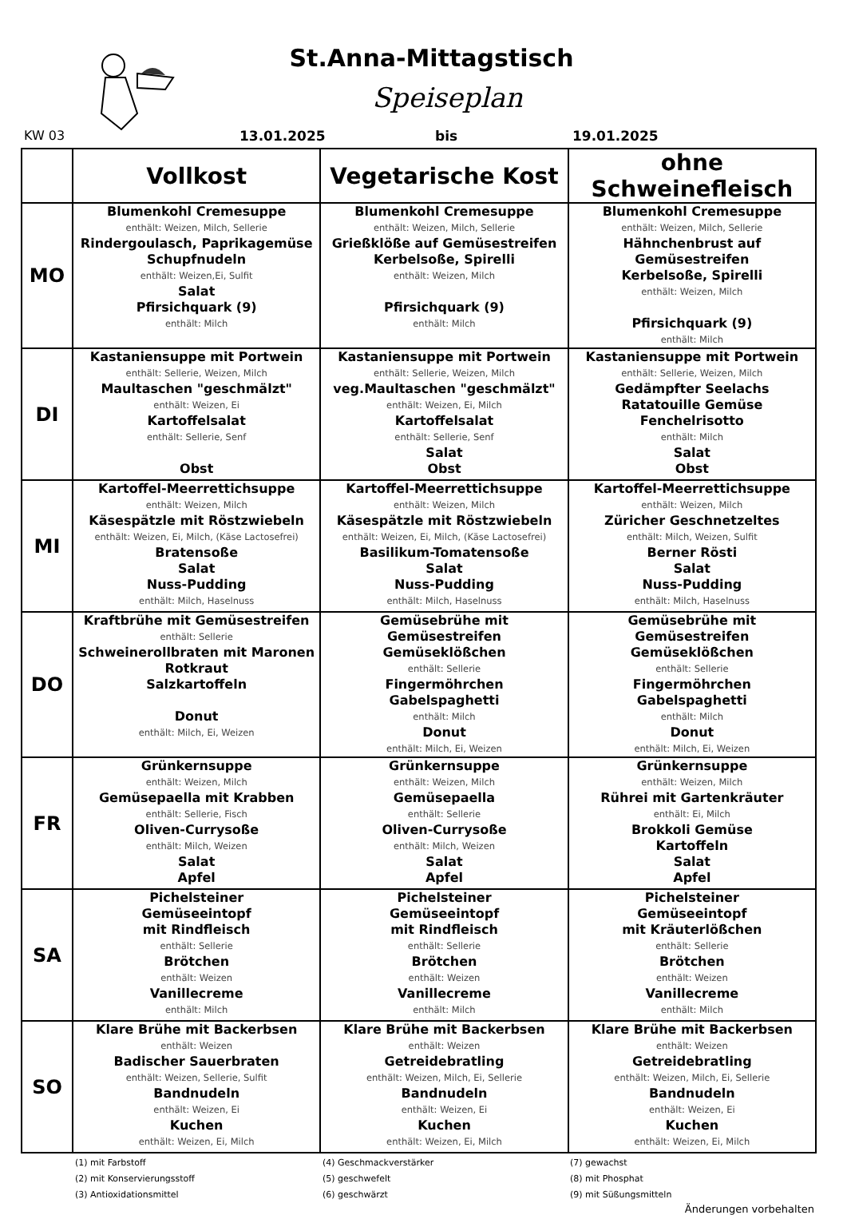St.Anna-Mittagstisch
Speiseplan
KW 03 13.01.2025 bis 19.01.2025
| | Vollkost | Vegetarische Kost | ohne Schweinefleisch |
| --- | --- | --- | --- |
| MO | Blumenkohl Cremesuppe enthält: Weizen, Milch, Sellerie Rindergoulasch, Paprikagemüse Schupfnudeln enthält: Weizen,Ei, Sulfit Salat Pfirsichquark (9) enthält: Milch | Blumenkohl Cremesuppe enthält: Weizen, Milch, Sellerie Grießklöße auf Gemüsestreifen Kerbelsoße, Spirelli enthält: Weizen, Milch Pfirsichquark (9) enthält: Milch | Blumenkohl Cremesuppe enthält: Weizen, Milch, Sellerie Hähnchenbrust auf Gemüsestreifen Kerbelsoße, Spirelli enthält: Weizen, Milch Pfirsichquark (9) enthält: Milch |
| DI | Kastaniensuppe mit Portwein enthält: Sellerie, Weizen, Milch Maultaschen "geschmälzt" enthält: Weizen, Ei Kartoffelsalat enthält: Sellerie, Senf Obst | Kastaniensuppe mit Portwein enthält: Sellerie, Weizen, Milch veg.Maultaschen "geschmälzt" enthält: Weizen, Ei, Milch Kartoffelsalat enthält: Sellerie, Senf Salat Obst | Kastaniensuppe mit Portwein enthält: Sellerie, Weizen, Milch Gedämpfter Seelachs Ratatouille Gemüse Fenchelrisotto enthält: Milch Salat Obst |
| MI | Kartoffel-Meerrettichsuppe enthält: Weizen, Milch Käsespätzle mit Röstzwiebeln enthält: Weizen, Ei, Milch, (Käse Lactosefrei) Bratensoße Salat Nuss-Pudding enthält: Milch, Haselnuss | Kartoffel-Meerrettichsuppe enthält: Weizen, Milch Käsespätzle mit Röstzwiebeln enthält: Weizen, Ei, Milch, (Käse Lactosefrei) Basilikum-Tomatensoße Salat Nuss-Pudding enthält: Milch, Haselnuss | Kartoffel-Meerrettichsuppe enthält: Weizen, Milch Züricher Geschnetzeltes enthält: Milch, Weizen, Sulfit Berner Rösti Salat Nuss-Pudding enthält: Milch, Haselnuss |
| DO | Kraftbrühe mit Gemüsestreifen enthält: Sellerie Schweinerollbraten mit Maronen Rotkraut Salzkartoffeln Donut enthält: Milch, Ei, Weizen | Gemüsebrühe mit Gemüsestreifen Gemüseklößchen enthält: Sellerie Fingermöhrchen Gabelspaghetti enthält: Milch Donut enthält: Milch, Ei, Weizen | Gemüsebrühe mit Gemüsestreifen Gemüseklößchen enthält: Sellerie Fingermöhrchen Gabelspaghetti enthält: Milch Donut enthält: Milch, Ei, Weizen |
| FR | Grünkernsuppe enthält: Weizen, Milch Gemüsepaella mit Krabben enthält: Sellerie, Fisch Oliven-Currysoße enthält: Milch, Weizen Salat Apfel | Grünkernsuppe enthält: Weizen, Milch Gemüsepaella enthält: Sellerie Oliven-Currysoße enthält: Milch, Weizen Salat Apfel | Grünkernsuppe enthält: Weizen, Milch Rührei mit Gartenkräuter enthält: Ei, Milch Brokkoli Gemüse Kartoffeln Salat Apfel |
| SA | Pichelsteiner Gemüseeintopf mit Rindfleisch enthält: Sellerie Brötchen enthält: Weizen Vanillecreme enthält: Milch | Pichelsteiner Gemüseeintopf mit Rindfleisch enthält: Sellerie Brötchen enthält: Weizen Vanillecreme enthält: Milch | Pichelsteiner Gemüseeintopf mit Kräuterlößchen enthält: Sellerie Brötchen enthält: Weizen Vanillecreme enthält: Milch |
| SO | Klare Brühe mit Backerbsen enthält: Weizen Badischer Sauerbraten enthält: Weizen, Sellerie, Sulfit Bandnudeln enthält: Weizen, Ei Kuchen enthält: Weizen, Ei, Milch | Klare Brühe mit Backerbsen enthält: Weizen Getreidebratling enthält: Weizen, Milch, Ei, Sellerie Bandnudeln enthält: Weizen, Ei Kuchen enthält: Weizen, Ei, Milch | Klare Brühe mit Backerbsen enthält: Weizen Getreidebratling enthält: Weizen, Milch, Ei, Sellerie Bandnudeln enthält: Weizen, Ei Kuchen enthält: Weizen, Ei, Milch |
(1) mit Farbstoff
(4) Geschmackverstärker
(7) gewachst
(2) mit Konservierungsstoff
(5) geschwefelt
(8) mit Phosphat
(3) Antioxidationsmittel
(6) geschwärzt
(9) mit Süßungsmitteln
Änderungen vorbehalten